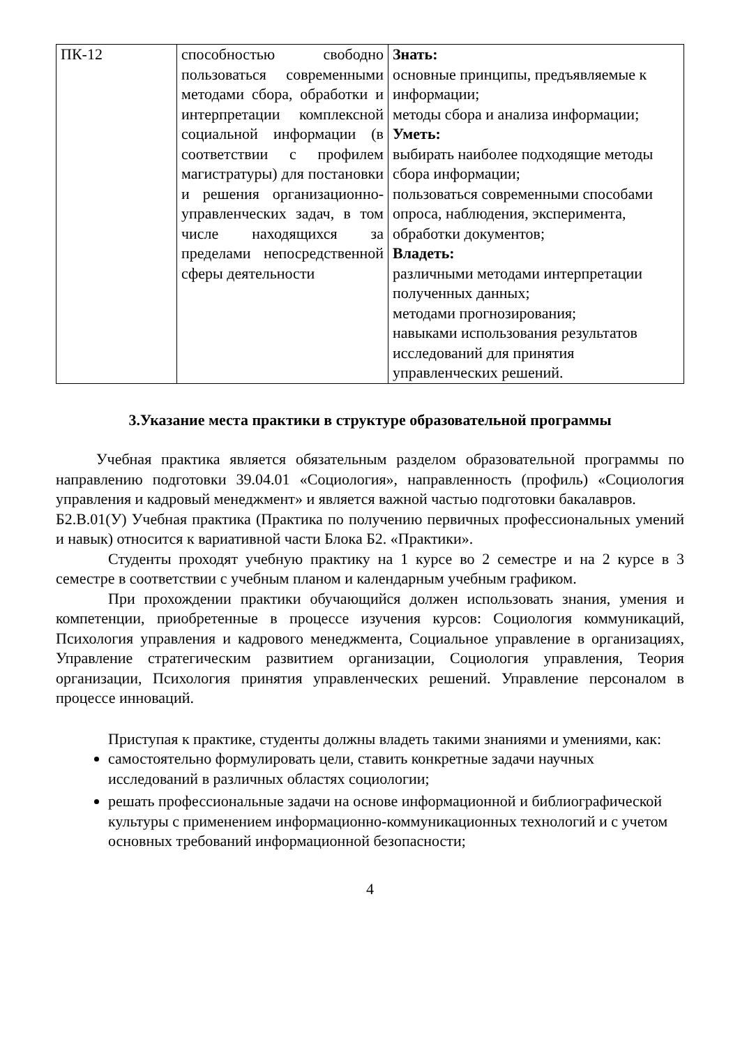| ПК-12 | способностью свободно пользоваться современными методами сбора, обработки и интерпретации комплексной социальной информации (в соответствии с профилем магистратуры) для постановки и решения организационно-управленческих задач, в том числе находящихся за пределами непосредственной сферы деятельности | Знать: основные принципы, предъявляемые к информации; методы сбора и анализа информации; Уметь: выбирать наиболее подходящие методы сбора информации; пользоваться современными способами опроса, наблюдения, эксперимента, обработки документов; Владеть: различными методами интерпретации полученных данных; методами прогнозирования; навыками использования результатов исследований для принятия управленческих решений. |
3.Указание места практики в структуре образовательной программы
Учебная практика является обязательным разделом образовательной программы по направлению подготовки 39.04.01 «Социология», направленность (профиль) «Социология управления и кадровый менеджмент» и является важной частью подготовки бакалавров.
Б2.В.01(У) Учебная практика (Практика по получению первичных профессиональных умений и навык) относится к вариативной части Блока Б2. «Практики».
Студенты проходят учебную практику на 1 курсе во 2 семестре и на 2 курсе в 3 семестре в соответствии с учебным планом и календарным учебным графиком.
При прохождении практики обучающийся должен использовать знания, умения и компетенции, приобретенные в процессе изучения курсов: Социология коммуникаций, Психология управления и кадрового менеджмента, Социальное управление в организациях, Управление стратегическим развитием организации, Социология управления, Теория организации, Психология принятия управленческих решений. Управление персоналом в процессе инноваций.
Приступая к практике, студенты должны владеть такими знаниями и умениями, как:
самостоятельно формулировать цели, ставить конкретные задачи научных исследований в различных областях социологии;
решать профессиональные задачи на основе информационной и библиографической культуры с применением информационно-коммуникационных технологий и с учетом основных требований информационной безопасности;
4